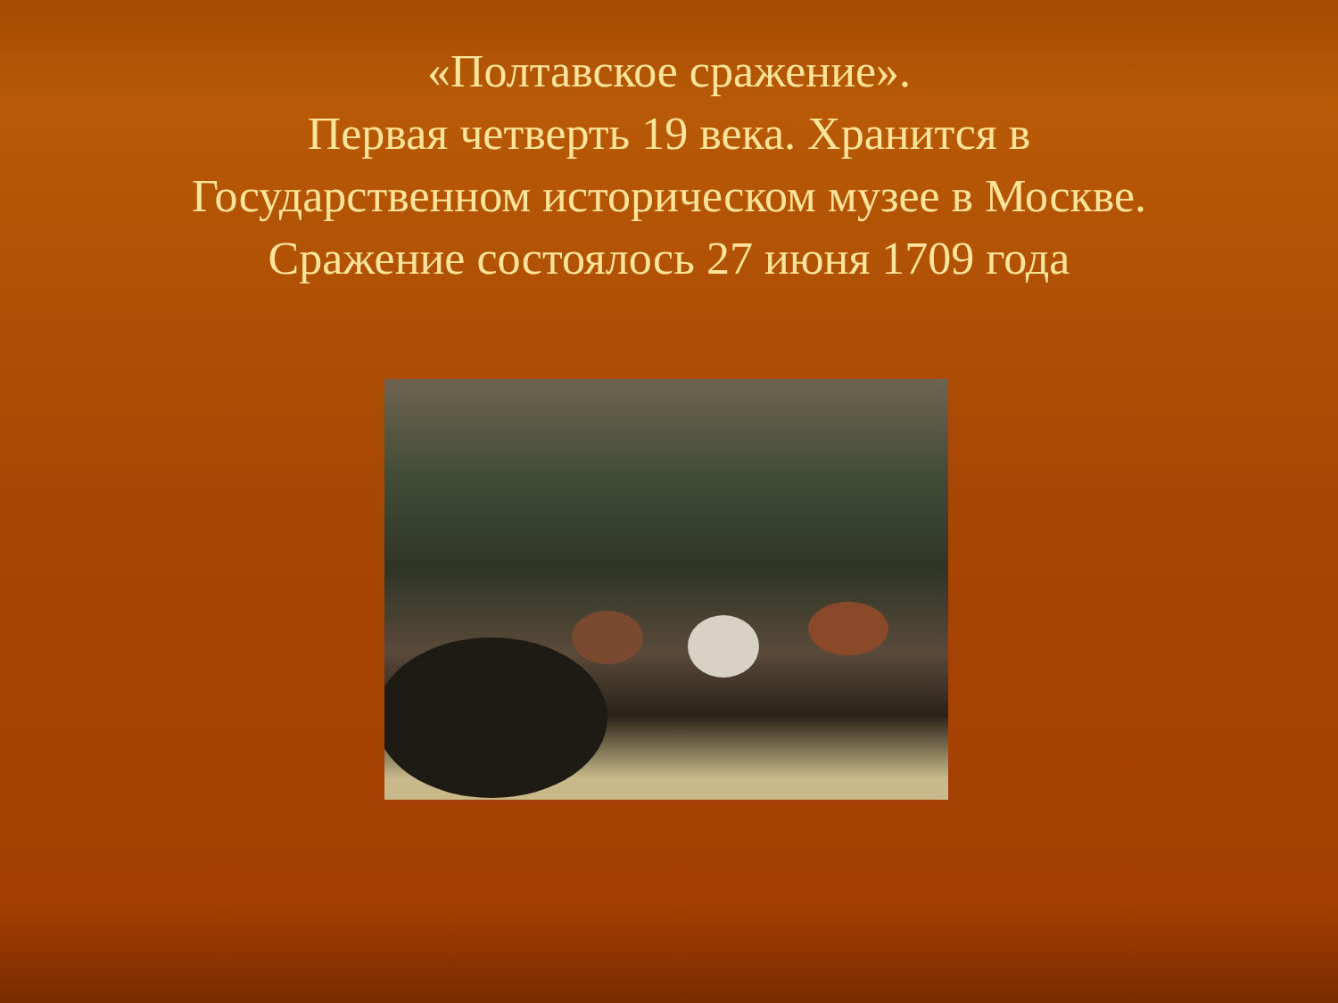«Полтавское сражение».
Первая четверть 19 века. Хранится в
Государственном историческом музее в Москве.
Сражение состоялось 27 июня 1709 года